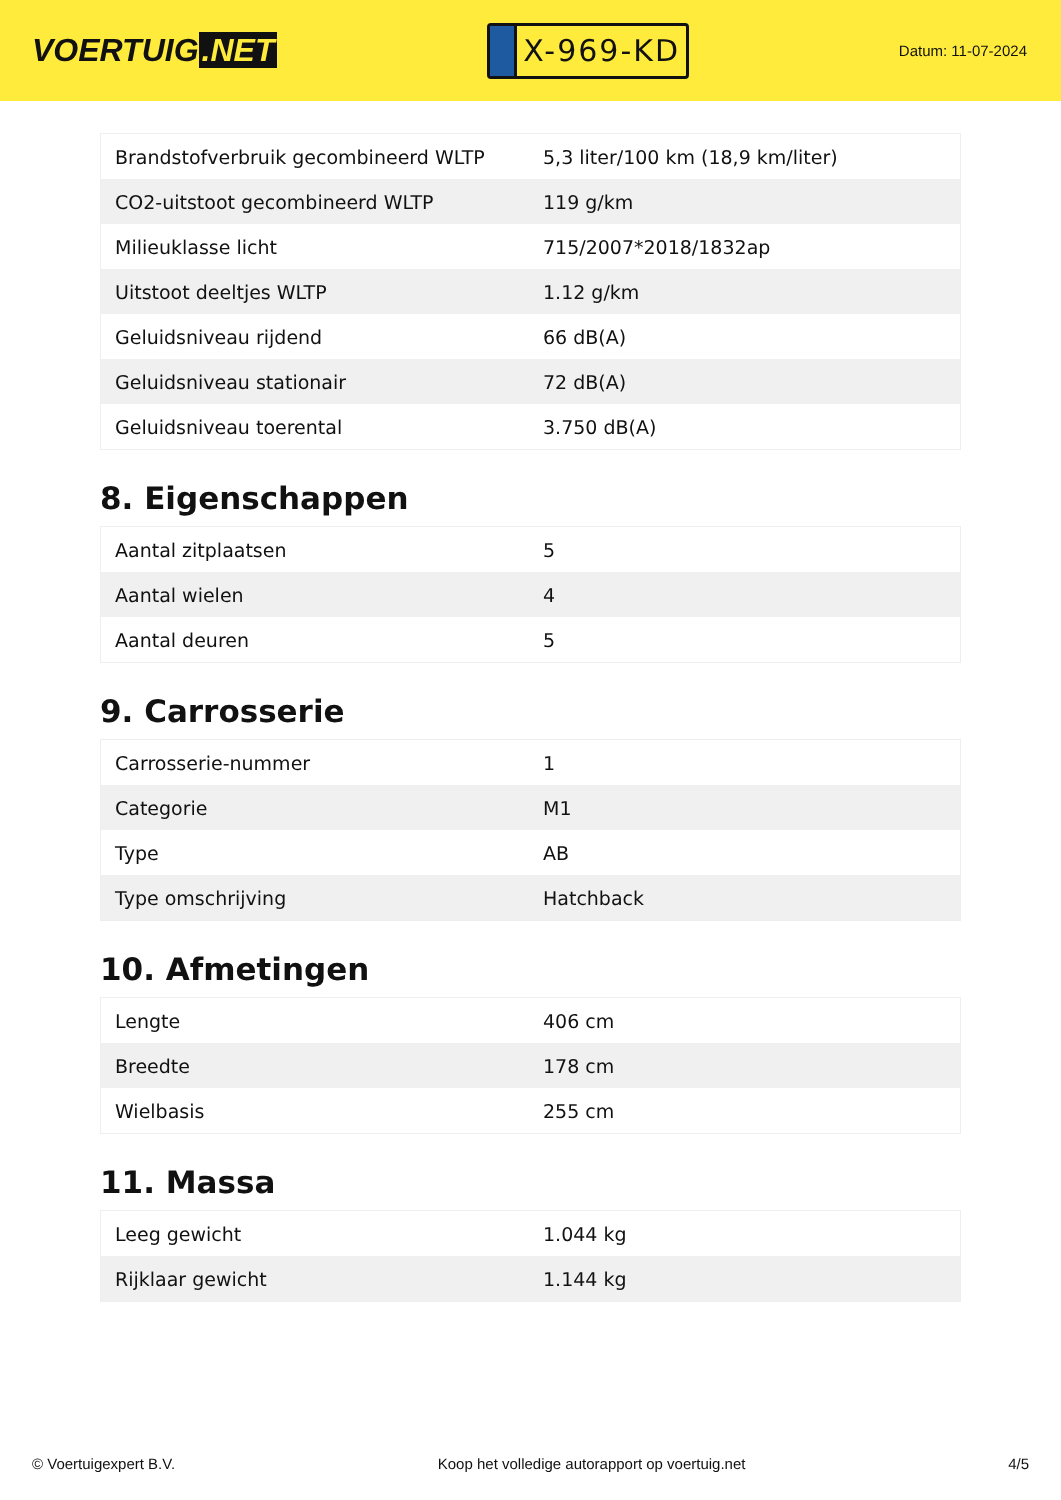VOERTUIG.NET
X-969-KD
Datum: 11-07-2024
| Brandstofverbruik gecombineerd WLTP | 5,3 liter/100 km (18,9 km/liter) |
| CO2-uitstoot gecombineerd WLTP | 119 g/km |
| Milieuklasse licht | 715/2007*2018/1832ap |
| Uitstoot deeltjes WLTP | 1.12 g/km |
| Geluidsniveau rijdend | 66 dB(A) |
| Geluidsniveau stationair | 72 dB(A) |
| Geluidsniveau toerental | 3.750 dB(A) |
8. Eigenschappen
| Aantal zitplaatsen | 5 |
| Aantal wielen | 4 |
| Aantal deuren | 5 |
9. Carrosserie
| Carrosserie-nummer | 1 |
| Categorie | M1 |
| Type | AB |
| Type omschrijving | Hatchback |
10. Afmetingen
| Lengte | 406 cm |
| Breedte | 178 cm |
| Wielbasis | 255 cm |
11. Massa
| Leeg gewicht | 1.044 kg |
| Rijklaar gewicht | 1.144 kg |
© Voertuigexpert B.V. Koop het volledige autorapport op voertuig.net 4/5